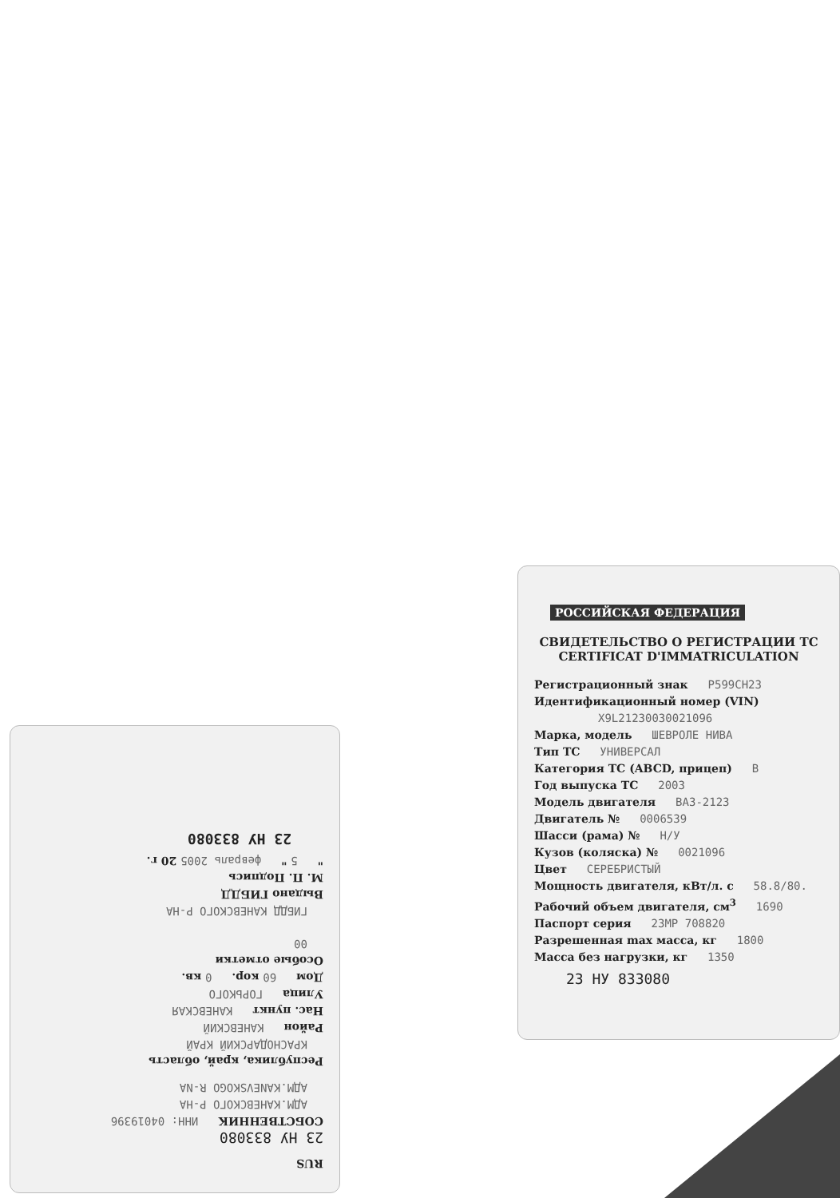РОССИЙСКАЯ ФЕДЕРАЦИЯ
СВИДЕТЕЛЬСТВО О РЕГИСТРАЦИИ ТС
CERTIFICAT D'IMMATRICULATION
Регистрационный знак Р599СН23
Идентификационный номер (VIN)
X9L21230030021096
Марка, модель ШЕВРОЛЕ НИВА
Тип ТС УНИВЕРСАЛ
Категория ТС (ABCD, прицеп) В
Год выпуска ТС 2003
Модель двигателя ВАЗ-2123
Двигатель № 0006539
Шасси (рама) № Н/У
Кузов (коляска) № 0021096
Цвет СЕРЕБРИСТЫЙ
Мощность двигателя, кВт/л. с 58.8/80.
Рабочий объем двигателя, см<sup>3</sup> 1690
Паспорт серия 23МР 708820
Разрешенная max масса, кг 1800
Масса без нагрузки, кг 1350
23 НУ 833080
RUS
23 НУ 833080
СОБСТВЕННИК ИНН: 04019396
АДМ.КАНЕВСКОГО Р-НА
АДМ.KANEVSKOGO R-NA
Республика, край, область
КРАСНОДАРСКИЙ КРАЙ
Район КАНЕВСКИЙ
Нас. пункт КАНЕВСКАЯ
Улица ГОРЬКОГО
Дом 60 кор. 0 кв.
Особые отметки
00
ГИБДД КАНЕВСКОГО Р-НА
Выдано ГИБДД
М. П. Подпись
" 5 " февраль 2005 20 г.
23 НУ 833080